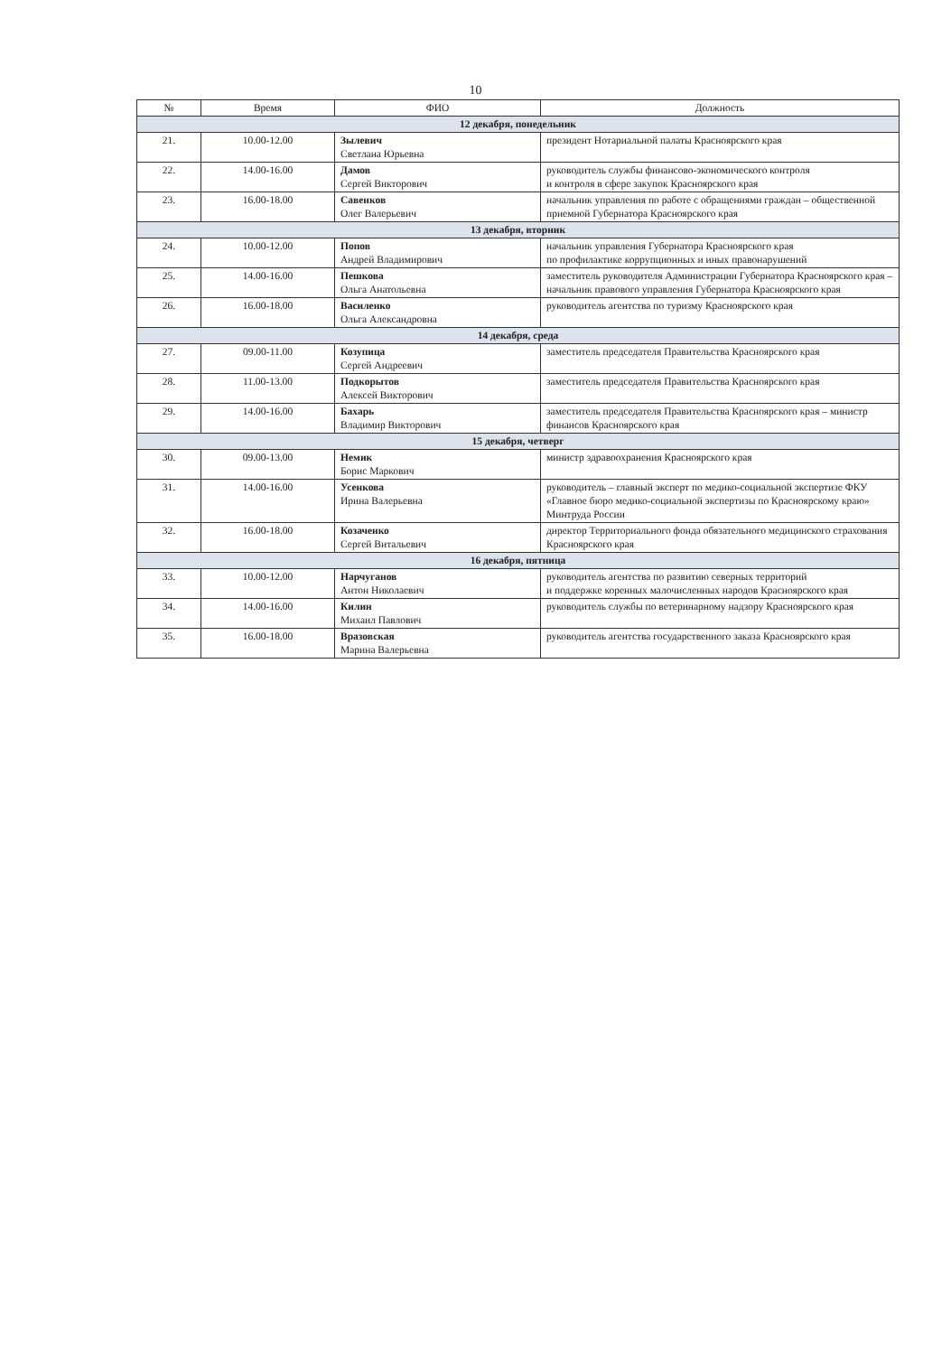10
| № | Время | ФИО | Должность |
| --- | --- | --- | --- |
| 12 декабря, понедельник | | | |
| 21. | 10.00-12.00 | Зылевич Светлана Юрьевна | президент Нотариальной палаты Красноярского края |
| 22. | 14.00-16.00 | Дамов Сергей Викторович | руководитель службы финансово-экономического контроля и контроля в сфере закупок Красноярского края |
| 23. | 16.00-18.00 | Савенков Олег Валерьевич | начальник управления по работе с обращениями граждан – общественной приемной Губернатора Красноярского края |
| 13 декабря, вторник | | | |
| 24. | 10.00-12.00 | Попов Андрей Владимирович | начальник управления Губернатора Красноярского края по профилактике коррупционных и иных правонарушений |
| 25. | 14.00-16.00 | Пешкова Ольга Анатольевна | заместитель руководителя Администрации Губернатора Красноярского края – начальник правового управления Губернатора Красноярского края |
| 26. | 16.00-18.00 | Василенко Ольга Александровна | руководитель агентства по туризму Красноярского края |
| 14 декабря, среда | | | |
| 27. | 09.00-11.00 | Козупица Сергей Андреевич | заместитель председателя Правительства Красноярского края |
| 28. | 11.00-13.00 | Подкорытов Алексей Викторович | заместитель председателя Правительства Красноярского края |
| 29. | 14.00-16.00 | Бахарь Владимир Викторович | заместитель председателя Правительства Красноярского края – министр финансов Красноярского края |
| 15 декабря, четверг | | | |
| 30. | 09.00-13.00 | Немик Борис Маркович | министр здравоохранения Красноярского края |
| 31. | 14.00-16.00 | Усенкова Ирина Валерьевна | руководитель – главный эксперт по медико-социальной экспертизе ФКУ «Главное бюро медико-социальной экспертизы по Красноярскому краю» Минтруда России |
| 32. | 16.00-18.00 | Козаченко Сергей Витальевич | директор Территориального фонда обязательного медицинского страхования Красноярского края |
| 16 декабря, пятница | | | |
| 33. | 10.00-12.00 | Нарчуганов Антон Николаевич | руководитель агентства по развитию северных территорий и поддержке коренных малочисленных народов Красноярского края |
| 34. | 14.00-16.00 | Килин Михаил Павлович | руководитель службы по ветеринарному надзору Красноярского края |
| 35. | 16.00-18.00 | Вразовская Марина Валерьевна | руководитель агентства государственного заказа Красноярского края |